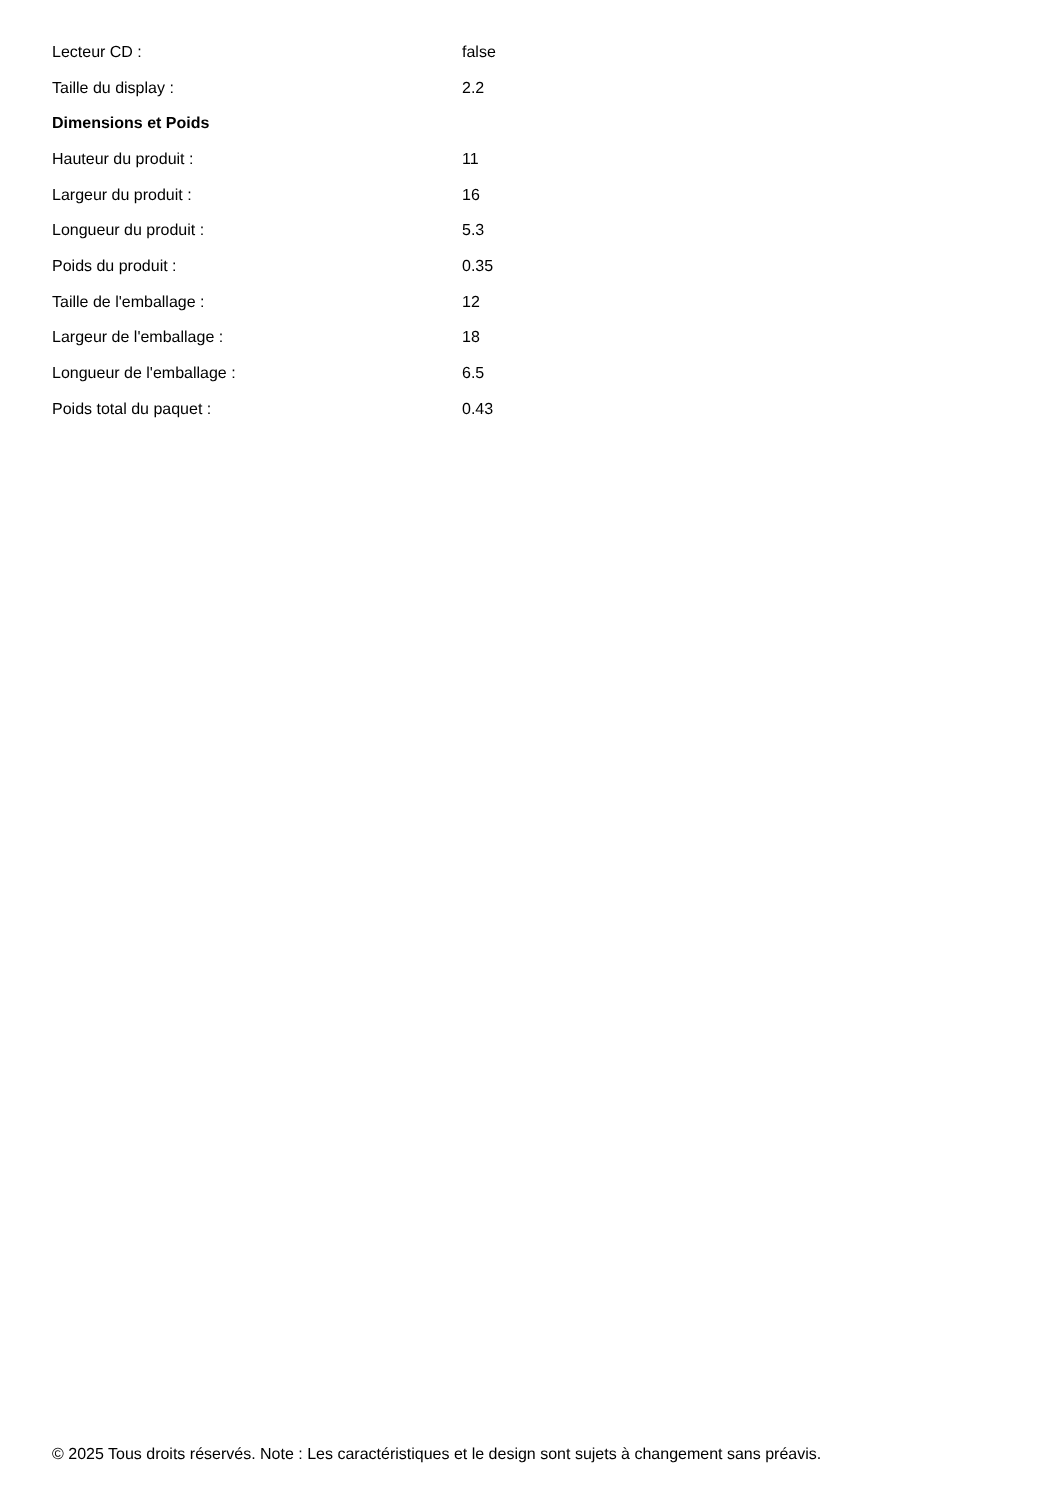| Lecteur CD : | false |
| Taille du display : | 2.2 |
| Dimensions et Poids | |
| Hauteur du produit : | 11 |
| Largeur du produit : | 16 |
| Longueur du produit : | 5.3 |
| Poids du produit : | 0.35 |
| Taille de l'emballage : | 12 |
| Largeur de l'emballage : | 18 |
| Longueur de l'emballage : | 6.5 |
| Poids total du paquet : | 0.43 |
© 2025 Tous droits réservés. Note : Les caractéristiques et le design sont sujets à changement sans préavis.